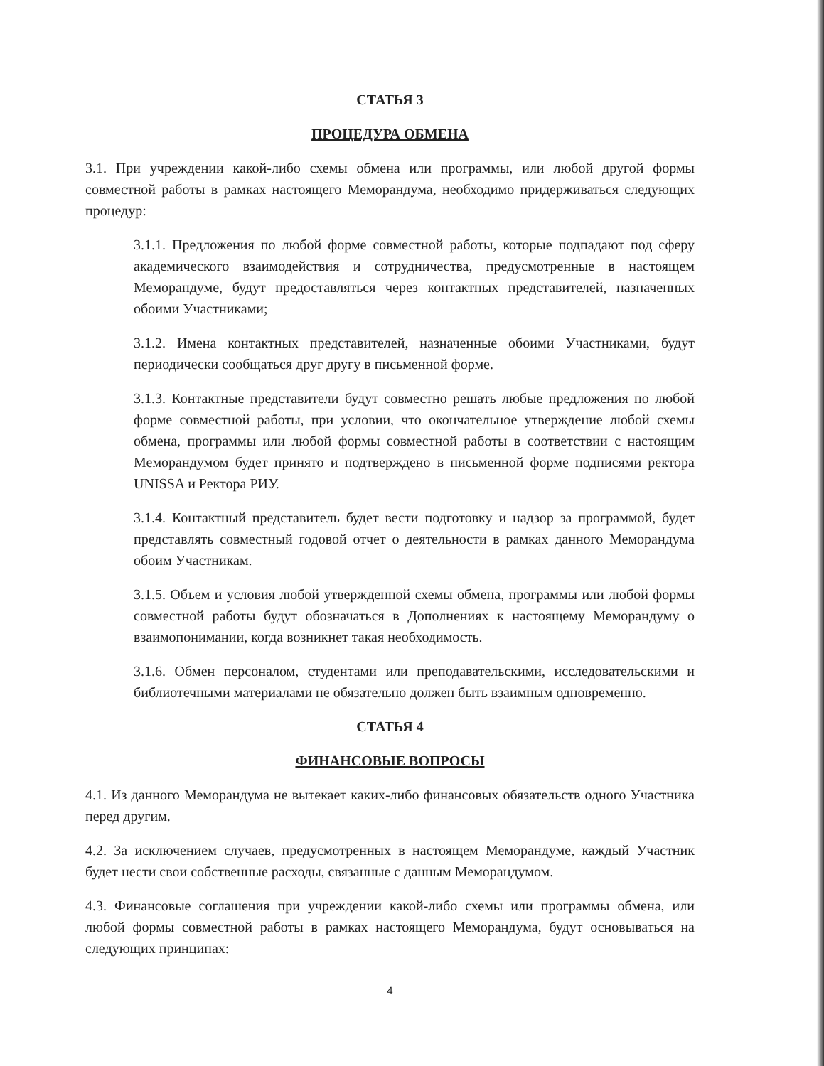СТАТЬЯ 3
ПРОЦЕДУРА ОБМЕНА
3.1. При учреждении какой-либо схемы обмена или программы, или любой другой формы совместной работы в рамках настоящего Меморандума, необходимо придерживаться следующих процедур:
3.1.1. Предложения по любой форме совместной работы, которые подпадают под сферу академического взаимодействия и сотрудничества, предусмотренные в настоящем Меморандуме, будут предоставляться через контактных представителей, назначенных обоими Участниками;
3.1.2. Имена контактных представителей, назначенные обоими Участниками, будут периодически сообщаться друг другу в письменной форме.
3.1.3. Контактные представители будут совместно решать любые предложения по любой форме совместной работы, при условии, что окончательное утверждение любой схемы обмена, программы или любой формы совместной работы в соответствии с настоящим Меморандумом будет принято и подтверждено в письменной форме подписями ректора UNISSA и Ректора РИУ.
3.1.4. Контактный представитель будет вести подготовку и надзор за программой, будет представлять совместный годовой отчет о деятельности в рамках данного Меморандума обоим Участникам.
3.1.5. Объем и условия любой утвержденной схемы обмена, программы или любой формы совместной работы будут обозначаться в Дополнениях к настоящему Меморандуму о взаимопонимании, когда возникнет такая необходимость.
3.1.6. Обмен персоналом, студентами или преподавательскими, исследовательскими и библиотечными материалами не обязательно должен быть взаимным одновременно.
СТАТЬЯ 4
ФИНАНСОВЫЕ ВОПРОСЫ
4.1. Из данного Меморандума не вытекает каких-либо финансовых обязательств одного Участника перед другим.
4.2. За исключением случаев, предусмотренных в настоящем Меморандуме, каждый Участник будет нести свои собственные расходы, связанные с данным Меморандумом.
4.3. Финансовые соглашения при учреждении какой-либо схемы или программы обмена, или любой формы совместной работы в рамках настоящего Меморандума, будут основываться на следующих принципах:
4